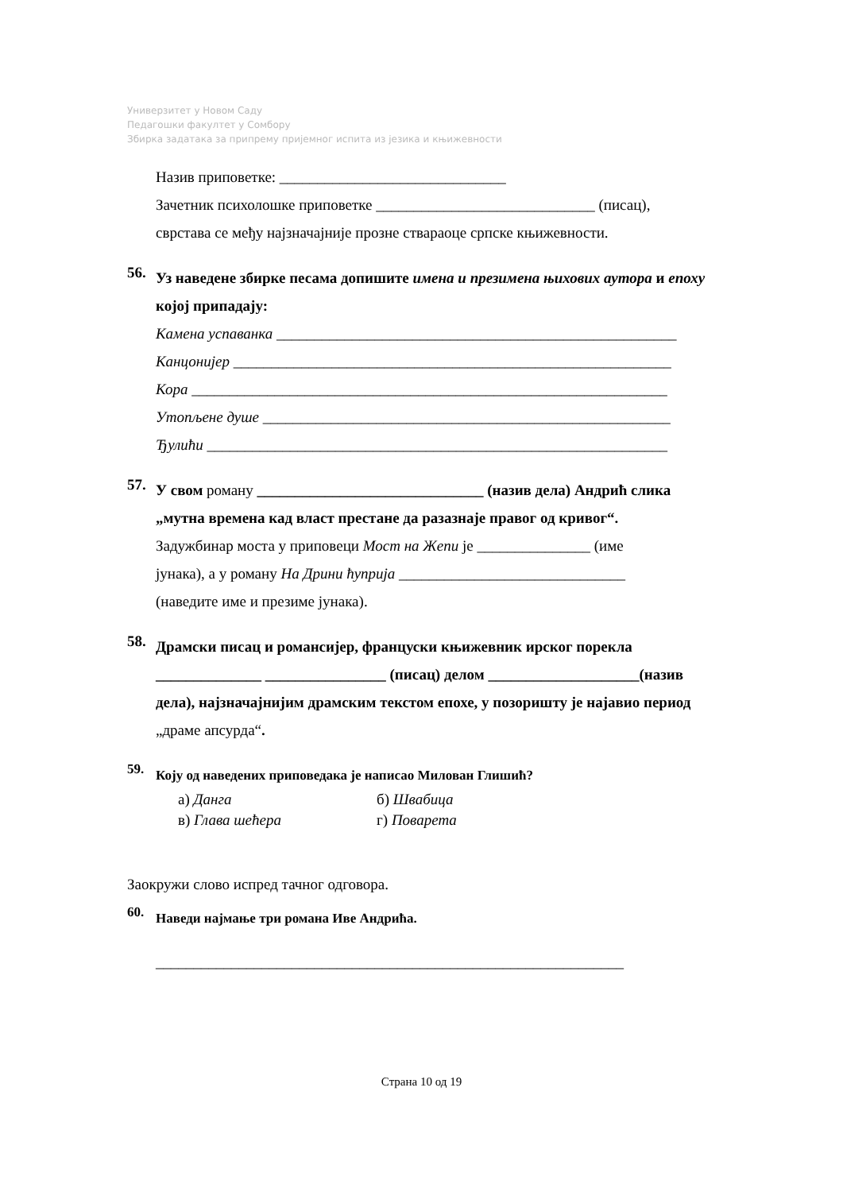Универзитет у Новом Саду
Педагошки факултет у Сомбору
Збирка задатака за припрему пријемног испита из језика и књижевности
Назив приповетке: ______________________________
Зачетник психолошке приповетке _____________________________ (писац),
сврстава се међу најзначајније прозне ствараоце српске књижевности.
56.
Уз наведене збирке песама допишите имена и презимена њихових аутора и епоху којој припадају:
Камена успаванка _____________________________________________________
Канцонијер __________________________________________________________
Кора _______________________________________________________________
Утопљене душе ______________________________________________________
Ђулићи _____________________________________________________________
57.
У свом роману ______________________________ (назив дела) Андрић слика „мутна времена кад власт престане да разазнаје правог од кривог“.
Задужбинар моста у приповеци Мост на Жепи је _______________ (име
јунака), а у роману На Дрини ћуприја ______________________________
(наведите име и презиме јунака).
58.
Драмски писац и романсијер, француски књижевник ирског порекла ______________ ________________ (писац) делом ____________________(назив дела), најзначајнијим драмским текстом епохе, у позоришту је најавио период „драме апсурда“.
59.
Коју од наведених приповедака је написао Милован Глишић?
а) Данга б) Швабица
в) Глава шећера г) Поварета
Заокружи слово испред тачног одговора.
60.
Наведи најмање три романа Иве Андрића.
______________________________________________________________
Страна 10 од 19